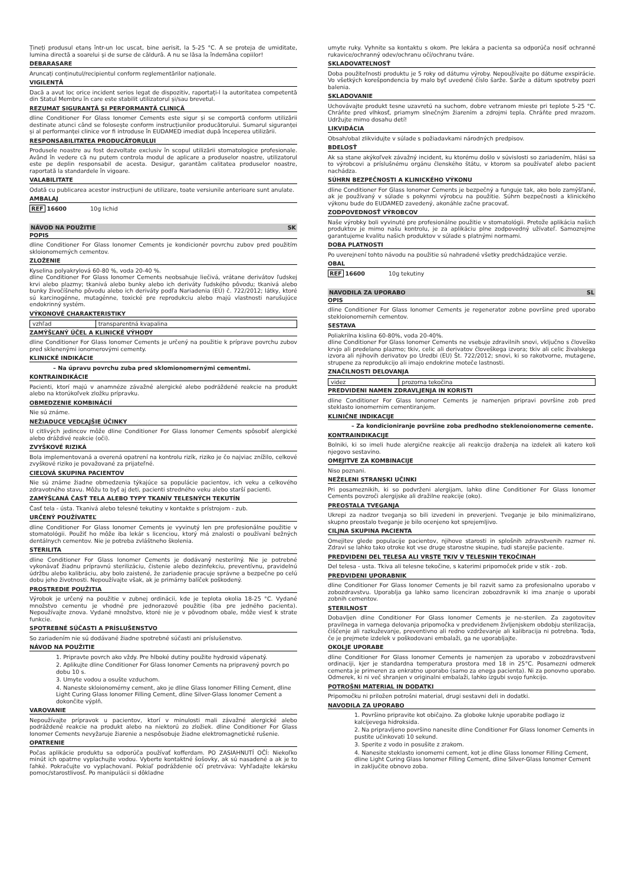Țineți produsul etanș într-un loc uscat, bine aerisit, la 5-25 °C. A se proteja de umiditate, lumina directă a soarelui și de surse de căldură. A nu se lăsa la îndemâna copiilor!
DEBARASARE
Aruncați conținutul/recipientul conform reglementărilor naționale.
VIGILENȚĂ
Dacă a avut loc orice incident serios legat de dispozitiv, raportați-l la autoritatea competentă din Statul Membru în care este stabilit utilizatorul și/sau brevetul.
REZUMAT SIGURANȚĂ ȘI PERFORMANȚĂ CLINICĂ
dline Conditioner For Glass Ionomer Cements este sigur și se comportă conform utilizării destinate atunci când se folosește conform instrucțiunilor producătorului. Sumarul siguranței și al performanței clinice vor fi introduse în EUDAMED imediat după începerea utilizării.
RESPONSABILITATEA PRODUCĂTORULUI
Produsele noastre au fost dezvoltate exclusiv în scopul utilizării stomatologice profesionale. Având în vedere că nu putem controla modul de aplicare a produselor noastre, utilizatorul este pe deplin responsabil de acesta. Desigur, garantăm calitatea produselor noastre, raportată la standardele în vigoare.
VALABILITATE
Odată cu publicarea acestor instrucțiuni de utilizare, toate versiunile anterioare sunt anulate.
AMBALAJ
REF 16600 10g lichid
NÁVOD NA POUŽITIE SK
POPIS
dline Conditioner For Glass Ionomer Cements je kondicionér povrchu zubov pred použitím skloionomerných cementov.
ZLOŽENIE
Kyselina polyakrylová 60-80 %, voda 20-40 %.
dline Conditioner For Glass Ionomer Cements neobsahuje liečivá, vrátane derivátov ľudskej krvi alebo plazmy; tkanivá alebo bunky alebo ich deriváty ľudského pôvodu; tkanivá alebo bunky živočíšneho pôvodu alebo ich deriváty podľa Nariadenia (EÚ) č. 722/2012; látky, ktoré sú karcinogénne, mutagénne, toxické pre reprodukciu alebo majú vlastnosti narušujúce endokrinný systém.
VÝKONOVÉ CHARAKTERISTIKY
| vzhľad | transparentná kvapalina |
ZAMÝŠĽANÝ ÚČEL A KLINICKÉ VÝHODY
dline Conditioner For Glass Ionomer Cements je určený na použitie k príprave povrchu zubov pred sklenenými ionomerovými cementy.
KLINICKÉ INDIKÁCIE
– Na úpravu povrchu zuba pred sklomionomernými cementmi.
KONTRAINDIKÁCIE
Pacienti, ktorí majú v anamnéze závažné alergické alebo podráždené reakcie na produkt alebo na ktorúkoľvek zložku prípravku.
OBMEDZENIE KOMBINÁCIÍ
Nie sú známe.
NEŽIADUCE VEDĽAJŠIE ÚČINKY
U citlivých jedincov môže dline Conditioner For Glass Ionomer Cements spôsobiť alergické alebo dráždivé reakcie (oči).
ZVYŠKOVÉ RIZIKÁ
Bola implementovaná a overená opatrení na kontrolu rizík, riziko je čo najviac znížilo, celkové zvyškové riziko je považované za prijateľné.
CIEĽOVÁ SKUPINA PACIENTOV
Nie sú známe žiadne obmedzenia týkajúce sa populácie pacientov, ich veku a celkového zdravotného stavu. Môžu to byť aj deti, pacienti stredného veku alebo starší pacienti.
ZAMÝŠĽANÁ ČASŤ TELA ALEBO TYPY TKANÍV TELESNÝCH TEKUTÍN
Časť tela - ústa. Tkanivá alebo telesné tekutiny v kontakte s prístrojom - zub.
URČENÝ POUŽÍVATEĽ
dline Conditioner For Glass Ionomer Cements je vyvinutý len pre profesionálne použitie v stomatológii. Použiť ho môže iba lekár s licenciou, ktorý má znalosti o používaní bežných dentálnych cementov. Nie je potreba zvláštneho školenia.
STERILITA
dline Conditioner For Glass Ionomer Cements je dodávaný nesterilný. Nie je potrebné vykonávať žiadnu prípravnú sterilizáciu, čistenie alebo dezinfekciu, preventívnu, pravidelnú údržbu alebo kalibráciu, aby bolo zaistené, že zariadenie pracuje správne a bezpečne po celú dobu jeho životnosti. Nepoužívajte však, ak je primárny balíček poškodený.
PROSTREDIE POUŽITIA
Výrobok je určený na použitie v zubnej ordinácii, kde je teplota okolia 18-25 °C. Vydané množstvo cementu je vhodné pre jednorazové použitie (iba pre jedného pacienta). Nepoužívajte znova. Vydané množstvo, ktoré nie je v pôvodnom obale, môže viesť k strate funkcie.
SPOTREBNÉ SÚČASTI A PRÍSLUŠENSTVO
So zariadením nie sú dodávané žiadne spotrebné súčasti ani príslušenstvo.
NÁVOD NA POUŽITIE
1. Pripravte povrch ako vždy. Pre hlboké dutiny použite hydroxid vápenatý.
2. Aplikujte dline Conditioner For Glass Ionomer Cements na pripravený povrch po dobu 10 s.
3. Umyte vodou a osušte vzduchom.
4. Naneste skloionomérny cement, ako je dline Glass Ionomer Filling Cement, dline Light Curing Glass Ionomer Filling Cement, dline Silver-Glass Ionomer Cement a dokončite výplň.
VAROVANIE
Nepoužívajte prípravok u pacientov, ktorí v minulosti mali závažné alergické alebo podráždené reakcie na produkt alebo na niektorú zo zložiek. dline Conditioner For Glass Ionomer Cements nevyžaruje žiarenie a nespôsobuje žiadne elektromagnetické rušenie.
OPATRENIE
Počas aplikácie produktu sa odporúča používať kofferdam. PO ZASIAHNUTÍ OČÍ: Niekoľko minút ich opatrne vyplachujte vodou. Vyberte kontaktné šošovky, ak sú nasadené a ak je to ľahké. Pokračujte vo vyplachovaní. Pokiaľ podráždenie očí pretrváva: Vyhľadajte lekársku pomoc/starostlivosť. Po manipulácii si dôkladne
umyte ruky. Vyhnite sa kontaktu s okom. Pre lekára a pacienta sa odporúča nosiť ochranné rukavice/ochranný odev/ochranu očí/ochranu tváre.
SKLADOVATEĽNOSŤ
Doba použiteľnosti produktu je 5 roky od dátumu výroby. Nepoužívajte po dátume exspirácie. Vo všetkých korešpondencia by malo byť uvedené číslo šarže. Šarže a dátum spotreby pozri balenia.
SKLADOVANIE
Uchovávajte produkt tesne uzavretú na suchom, dobre vetranom mieste pri teplote 5-25 °C. Chráňte pred vlhkosť, priamym slnečným žiarením a zdrojmi tepla. Chráňte pred mrazom. Udržujte mimo dosahu detí!
LIKVIDÁCIA
Obsah/obal zlikvidujte v súlade s požiadavkami národných predpisov.
BDELOSŤ
Ak sa stane akýkoľvek závažný incident, ku ktorému došlo v súvislosti so zariadením, hlási sa to výrobcovi a príslušnému orgánu členského štátu, v ktorom sa používateľ alebo pacient nachádza.
SÚHRN BEZPEČNOSTI A KLINICKÉHO VÝKONU
dline Conditioner For Glass Ionomer Cements je bezpečný a funguje tak, ako bolo zamýšľané, ak je používaný v súlade s pokynmi výrobcu na použitie. Súhrn bezpečnosti a klinického výkonu bude do EUDAMED zavedený, akonáhle začne pracovať.
ZODPOVEDNOSŤ VÝROBCOV
Naše výrobky boli vyvinuté pre profesionálne použitie v stomatológii. Pretože aplikácia našich produktov je mimo našu kontrolu, je za aplikáciu plne zodpovedný užívateľ. Samozrejme garantujeme kvalitu našich produktov v súlade s platnými normami.
DOBA PLATNOSTI
Po uverejnení tohto návodu na použitie sú nahradené všetky predchádzajúce verzie.
OBAL
REF 16600 10g tekutiny
NAVODILA ZA UPORABO SL
OPIS
dline Conditioner For Glass Ionomer Cements je regenerator zobne površine pred uporabo stekloionomernih cementov.
SESTAVA
Poliakrilna kislina 60-80%, voda 20-40%.
dline Conditioner For Glass Ionomer Cements ne vsebuje zdravilnih snovi, vključno s človeško krvjo ali predelano plazmo; tkiv, celic ali derivatov človeškega izvora; tkiv ali celic živalskega izvora ali njihovih derivatov po Uredbi (EU) Št. 722/2012; snovi, ki so rakotvorne, mutagene, strupene za reprodukcijo ali imajo endokrine moteče lastnosti.
ZNAČILNOSTI DELOVANJA
| videz | prozorna tekočina |
PREDVIDENI NAMEN ZDRAVLJENJA IN KORISTI
dline Conditioner For Glass Ionomer Cements je namenjen pripravi površine zob pred steklasto ionomernim cementiranjem.
KLINIČNE INDIKACIJE
– Za kondicioniranje površine zoba predhodno steklenoionomerne cemente.
KONTRAINDIKACIJE
Bolniki, ki so imeli hude alergične reakcije ali reakcijo draženja na izdelek ali katero koli njegovo sestavino.
OMEJITVE ZA KOMBINACIJE
Niso poznani.
NEŽELENI STRANSKI UČINKI
Pri posameznikih, ki so podvrženi alergijam, lahko dline Conditioner For Glass Ionomer Cements povzroči alergijske ali dražilne reakcije (oko).
PREOSTALA TVEGANJA
Ukrepi za nadzor tveganja so bili izvedeni in preverjeni. Tveganje je bilo minimalizirano, skupno preostalo tveganje je bilo ocenjeno kot sprejemljivo.
CILJNA SKUPINA PACIENTA
Omejitev glede populacije pacientov, njihove starosti in splošnih zdravstvenih razmer ni. Zdravi se lahko tako otroke kot vse druge starostne skupine, tudi starejše paciente.
PREDVIDENI DEL TELESA ALI VRSTE TKIV V TELESNIH TEKOČINAH
Del telesa - usta. Tkiva ali telesne tekočine, s katerimi pripomoček pride v stik - zob.
PREDVIDENI UPORABNIK
dline Conditioner For Glass Ionomer Cements je bil razvit samo za profesionalno uporabo v zobozdravstvu. Uporablja ga lahko samo licenciran zobozdravnik ki ima znanje o uporabi zobnih cementov.
STERILNOST
Dobavljen dline Conditioner For Glass Ionomer Cements je ne-sterilen. Za zagotovitev pravilnega in varnega delovanja pripomočka v predvidenem življenjskem obdobju sterilizacija, čiščenje ali razkuževanje, preventivno ali redno vzdrževanje ali kalibracija ni potrebna. Toda, če je prejmete izdelek v poškodovani embalaži, ga ne uporabljajte.
OKOLJE UPORABE
dline Conditioner For Glass Ionomer Cements je namenjen za uporabo v zobozdravstveni ordinaciji, kjer je standardna temperatura prostora med 18 in 25°C. Posamezni odmerek cementa je primeren za enkratno uporabo (samo za enega pacienta). Ni za ponovno uporabo. Odmerek, ki ni več shranjen v originalni embalaži, lahko izgubi svojo funkcijo.
POTROŠNI MATERIAL IN DODATKI
Pripomočku ni priložen potrošni material, drugi sestavni deli in dodatki.
NAVODILA ZA UPORABO
1. Površino pripravite kot običajno. Za globoke luknje uporabite podlago iz kalcijevega hidroksida.
2. Na pripravljeno površino nanesite dline Conditioner For Glass Ionomer Cements in pustite učinkovati 10 sekund.
3. Sperite z vodo in posušite z zrakom.
4. Nanesite steklasto ionomerni cement, kot je dline Glass Ionomer Filling Cement, dline Light Curing Glass Ionomer Filling Cement, dline Silver-Glass Ionomer Cement in zaključite obnovo zoba.